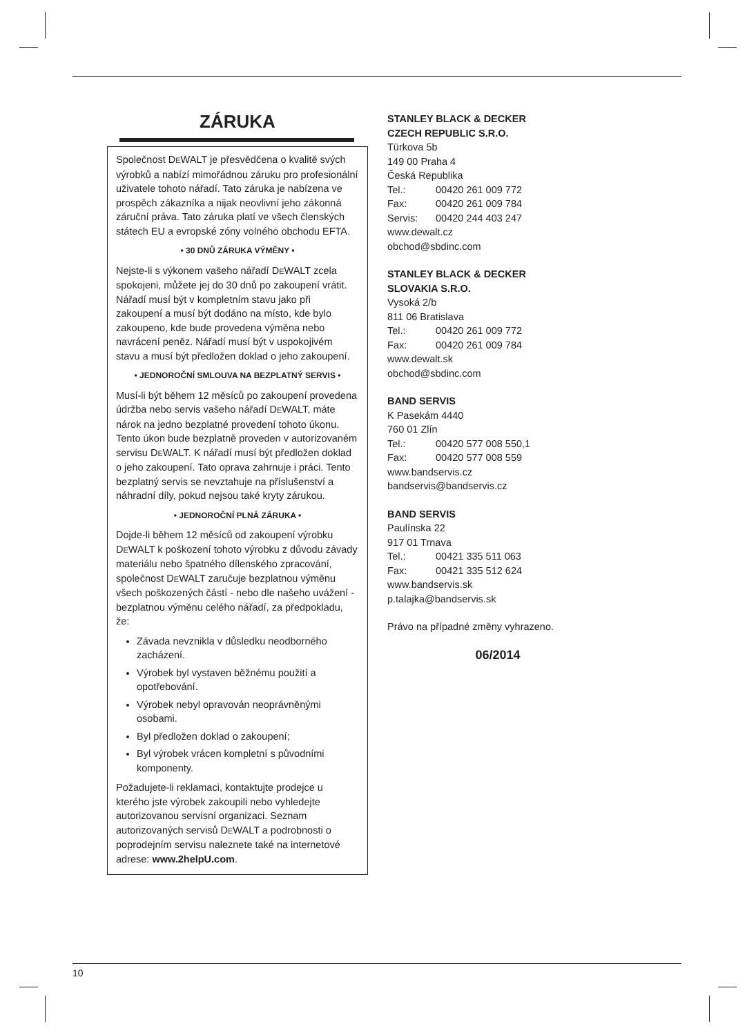ZÁRUKA
Společnost DEWALT je přesvědčena o kvalitě svých výrobků a nabízí mimořádnou záruku pro profesionální uživatele tohoto nářadí. Tato záruka je nabízena ve prospěch zákazníka a nijak neovlivní jeho zákonná záruční práva. Tato záruka platí ve všech členských státech EU a evropské zóny volného obchodu EFTA.
• 30 DNŮ ZÁRUKA VÝMĚNY •
Nejste-li s výkonem vašeho nářadí DEWALT zcela spokojeni, můžete jej do 30 dnů po zakoupení vrátit. Nářadí musí být v kompletním stavu jako při zakoupení a musí být dodáno na místo, kde bylo zakoupeno, kde bude provedena výměna nebo navrácení peněz. Nářadí musí být v uspokojivém stavu a musí být předložen doklad o jeho zakoupení.
• JEDNOROČNÍ SMLOUVA NA BEZPLATNÝ SERVIS •
Musí-li být během 12 měsíců po zakoupení provedena údržba nebo servis vašeho nářadí DEWALT, máte nárok na jedno bezplatné provedení tohoto úkonu. Tento úkon bude bezplatně proveden v autorizovaném servisu DEWALT. K nářadí musí být předložen doklad o jeho zakoupení. Tato oprava zahrnuje i práci. Tento bezplatný servis se nevztahuje na příslušenství a náhradní díly, pokud nejsou také kryty zárukou.
• JEDNOROČNÍ PLNÁ ZÁRUKA •
Dojde-li během 12 měsíců od zakoupení výrobku DEWALT k poškození tohoto výrobku z důvodu závady materiálu nebo špatného dílenského zpracování, společnost DEWALT zaručuje bezplatnou výměnu všech poškozených částí - nebo dle našeho uvážení - bezplatnou výměnu celého nářadí, za předpokladu, že:
Závada nevznikla v důsledku neodborného zacházení.
Výrobek byl vystaven běžnému použití a opotřebování.
Výrobek nebyl opravován neoprávněnými osobami.
Byl předložen doklad o zakoupení;
Byl výrobek vrácen kompletní s původními komponenty.
Požadujete-li reklamaci, kontaktujte prodejce u kterého jste výrobek zakoupili nebo vyhledejte autorizovanou servisní organizaci. Seznam autorizovaných servisů DEWALT a podrobnosti o poprodejním servisu naleznete také na internetové adrese: www.2helpU.com.
STANLEY BLACK & DECKER
CZECH REPUBLIC S.R.O.
Türkova 5b
149 00 Praha 4
Česká Republika
Tel.: 00420 261 009 772
Fax: 00420 261 009 784
Servis: 00420 244 403 247
www.dewalt.cz
obchod@sbdinc.com
STANLEY BLACK & DECKER
SLOVAKIA S.R.O.
Vysoká 2/b
811 06 Bratislava
Tel.: 00420 261 009 772
Fax: 00420 261 009 784
www.dewalt.sk
obchod@sbdinc.com
BAND SERVIS
K Pasekám 4440
760 01 Zlín
Tel.: 00420 577 008 550,1
Fax: 00420 577 008 559
www.bandservis.cz
bandservis@bandservis.cz
BAND SERVIS
Paulínska 22
917 01 Trnava
Tel.: 00421 335 511 063
Fax: 00421 335 512 624
www.bandservis.sk
p.talajka@bandservis.sk
Právo na případné změny vyhrazeno.
06/2014
10